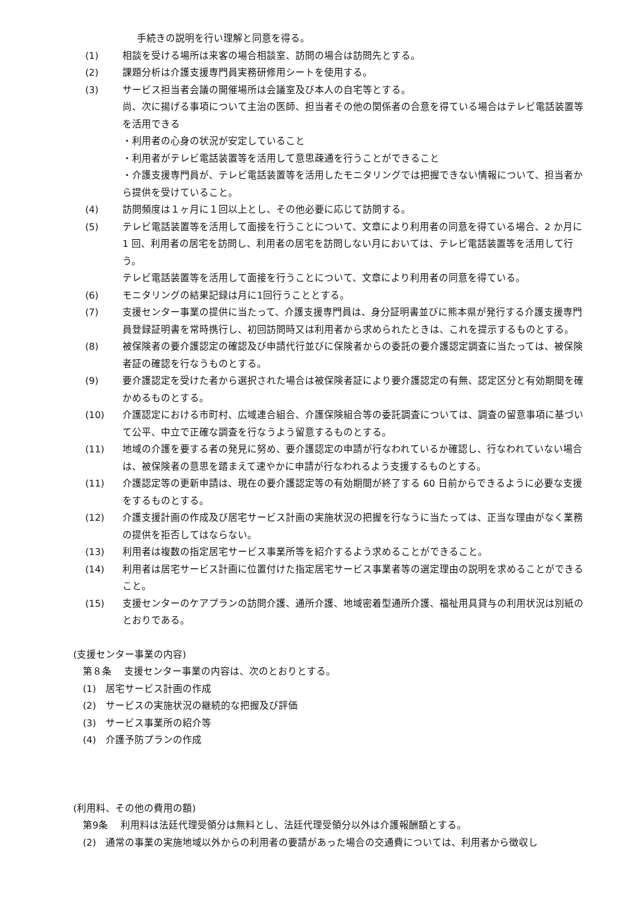手続きの説明を行い理解と同意を得る。
(1) 相談を受ける場所は来客の場合相談室、訪問の場合は訪問先とする。
(2) 課題分析は介護支援専門員実務研修用シートを使用する。
(3) サービス担当者会議の開催場所は会議室及び本人の自宅等とする。
尚、次に揚げる事項について主治の医師、担当者その他の関係者の合意を得ている場合はテレビ電話装置等を活用できる
・利用者の心身の状況が安定していること
・利用者がテレビ電話装置等を活用して意思疎通を行うことができること
・介護支援専門員が、テレビ電話装置等を活用したモニタリングでは把握できない情報について、担当者から提供を受けていること。
(4) 訪問頻度は１ヶ月に１回以上とし、その他必要に応じて訪問する。
(5) テレビ電話装置等を活用して面接を行うことについて、文章により利用者の同意を得ている場合、2 か月に 1 回、利用者の居宅を訪問し、利用者の居宅を訪問しない月においては、テレビ電話装置等を活用して行う。
テレビ電話装置等を活用して面接を行うことについて、文章により利用者の同意を得ている。
(6) モニタリングの結果記録は月に1回行うこととする。
(7) 支援センター事業の提供に当たって、介護支援専門員は、身分証明書並びに熊本県が発行する介護支援専門員登録証明書を常時携行し、初回訪問時又は利用者から求められたときは、これを提示するものとする。
(8) 被保険者の要介護認定の確認及び申請代行並びに保険者からの委託の要介護認定調査に当たっては、被保険者証の確認を行なうものとする。
(9) 要介護認定を受けた者から選択された場合は被保険者証により要介護認定の有無、認定区分と有効期間を確かめるものとする。
(10) 介護認定における市町村、広域連合組合、介護保険組合等の委託調査については、調査の留意事項に基づいて公平、中立で正確な調査を行なうよう留意するものとする。
(11) 地域の介護を要する者の発見に努め、要介護認定の申請が行なわれているか確認し、行なわれていない場合は、被保険者の意思を踏まえて速やかに申請が行なわれるよう支援するものとする。
(11) 介護認定等の更新申請は、現在の要介護認定等の有効期間が終了する 60 日前からできるように必要な支援をするものとする。
(12) 介護支援計画の作成及び居宅サービス計画の実施状況の把握を行なうに当たっては、正当な理由がなく業務の提供を拒否してはならない。
(13) 利用者は複数の指定居宅サービス事業所等を紹介するよう求めることができること。
(14) 利用者は居宅サービス計画に位置付けた指定居宅サービス事業者等の選定理由の説明を求めることができること。
(15) 支援センターのケアプランの訪問介護、通所介護、地域密着型通所介護、福祉用具貸与の利用状況は別紙のとおりである。
(支援センター事業の内容)
第８条　 支援センター事業の内容は、次のとおりとする。
(1)　居宅サービス計画の作成
(2)　サービスの実施状況の継続的な把握及び評価
(3)　サービス事業所の紹介等
(4)　介護予防プランの作成
(利用料、その他の費用の額)
第9条　 利用料は法廷代理受領分は無料とし、法廷代理受領分以外は介護報酬額とする。
(2)　通常の事業の実施地域以外からの利用者の要請があった場合の交通費については、利用者から徴収し